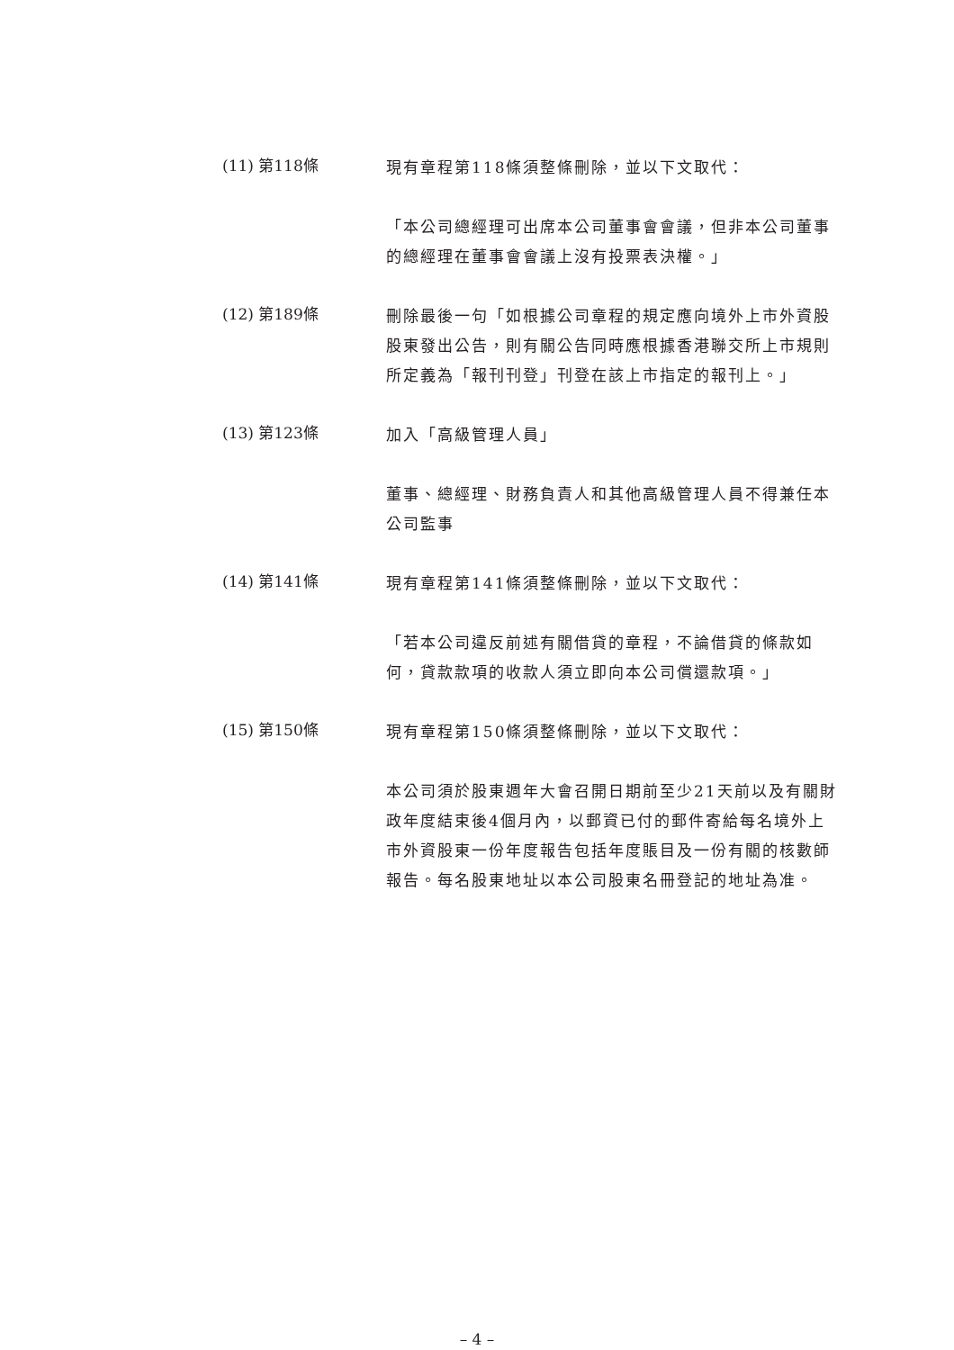(11) 第118條
現有章程第118條須整條刪除，並以下文取代：
「本公司總經理可出席本公司董事會會議，但非本公司董事的總經理在董事會會議上沒有投票表決權。」
(12) 第189條
刪除最後一句「如根據公司章程的規定應向境外上市外資股股東發出公告，則有關公告同時應根據香港聯交所上市規則所定義為「報刊刊登」刊登在該上市指定的報刊上。」
(13) 第123條
加入「高級管理人員」
董事、總經理、財務負責人和其他高級管理人員不得兼任本公司監事
(14) 第141條
現有章程第141條須整條刪除，並以下文取代：
「若本公司違反前述有關借貸的章程，不論借貸的條款如何，貸款款項的收款人須立即向本公司償還款項。」
(15) 第150條
現有章程第150條須整條刪除，並以下文取代：
本公司須於股東週年大會召開日期前至少21天前以及有關財政年度結束後4個月內，以郵資已付的郵件寄給每名境外上市外資股東一份年度報告包括年度賬目及一份有關的核數師報告。每名股東地址以本公司股東名冊登記的地址為准。
– 4 –